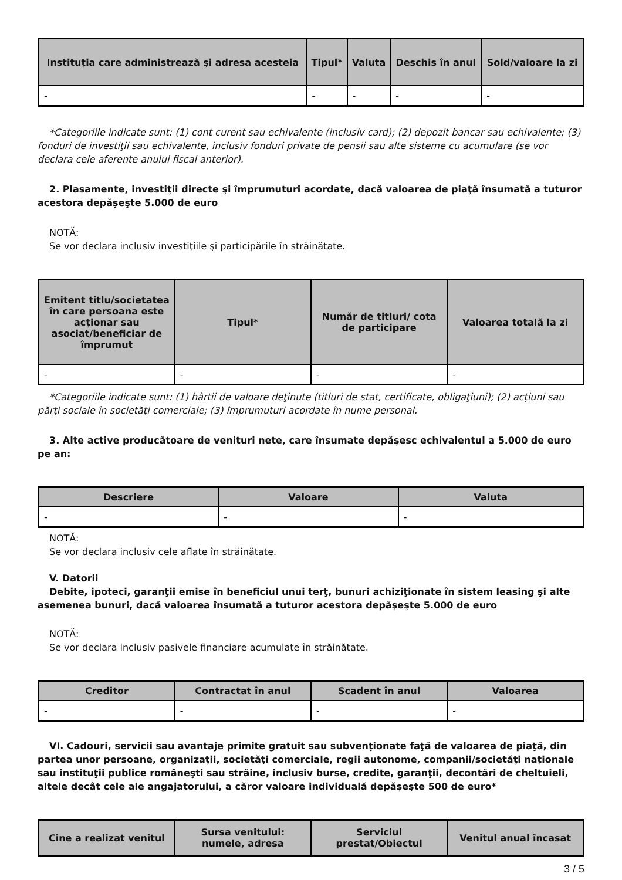| Instituţia care administrează şi adresa acesteia | Tipul* | Valuta | Deschis în anul | Sold/valoare la zi |
| --- | --- | --- | --- | --- |
| - | - | - | - | - |
*Categoriile indicate sunt: (1) cont curent sau echivalente (inclusiv card); (2) depozit bancar sau echivalente; (3) fonduri de investiţii sau echivalente, inclusiv fonduri private de pensii sau alte sisteme cu acumulare (se vor declara cele aferente anului fiscal anterior).
2. Plasamente, investiţii directe şi împrumuturi acordate, dacă valoarea de piaţă însumată a tuturor acestora depăşeşte 5.000 de euro
NOTĂ:
Se vor declara inclusiv investiţiile şi participările în străinătate.
| Emitent titlu/societatea în care persoana este acţionar sau asociat/beneficiar de împrumut | Tipul* | Număr de titluri/ cota de participare | Valoarea totală la zi |
| --- | --- | --- | --- |
| - | - | - | - |
*Categoriile indicate sunt: (1) hârtii de valoare deţinute (titluri de stat, certificate, obligaţiuni); (2) acţiuni sau părţi sociale în societăţi comerciale; (3) împrumuturi acordate în nume personal.
3. Alte active producătoare de venituri nete, care însumate depăşesc echivalentul a 5.000 de euro pe an:
| Descriere | Valoare | Valuta |
| --- | --- | --- |
| - | - | - |
NOTĂ:
Se vor declara inclusiv cele aflate în străinătate.
V. Datorii
Debite, ipoteci, garanţii emise în beneficiul unui terţ, bunuri achiziţionate în sistem leasing şi alte asemenea bunuri, dacă valoarea însumată a tuturor acestora depăşeşte 5.000 de euro
NOTĂ:
Se vor declara inclusiv pasivele financiare acumulate în străinătate.
| Creditor | Contractat în anul | Scadent în anul | Valoarea |
| --- | --- | --- | --- |
| - | - | - | - |
VI. Cadouri, servicii sau avantaje primite gratuit sau subvenţionate faţă de valoarea de piaţă, din partea unor persoane, organizaţii, societăţi comerciale, regii autonome, companii/societăţi naţionale sau instituţii publice româneşti sau străine, inclusiv burse, credite, garanţii, decontări de cheltuieli, altele decât cele ale angajatorului, a căror valoare individuală depăşeşte 500 de euro*
| Cine a realizat venitul | Sursa venitului: numele, adresa | Serviciul prestat/Obiectul | Venitul anual încasat |
| --- | --- | --- | --- |
3 / 5